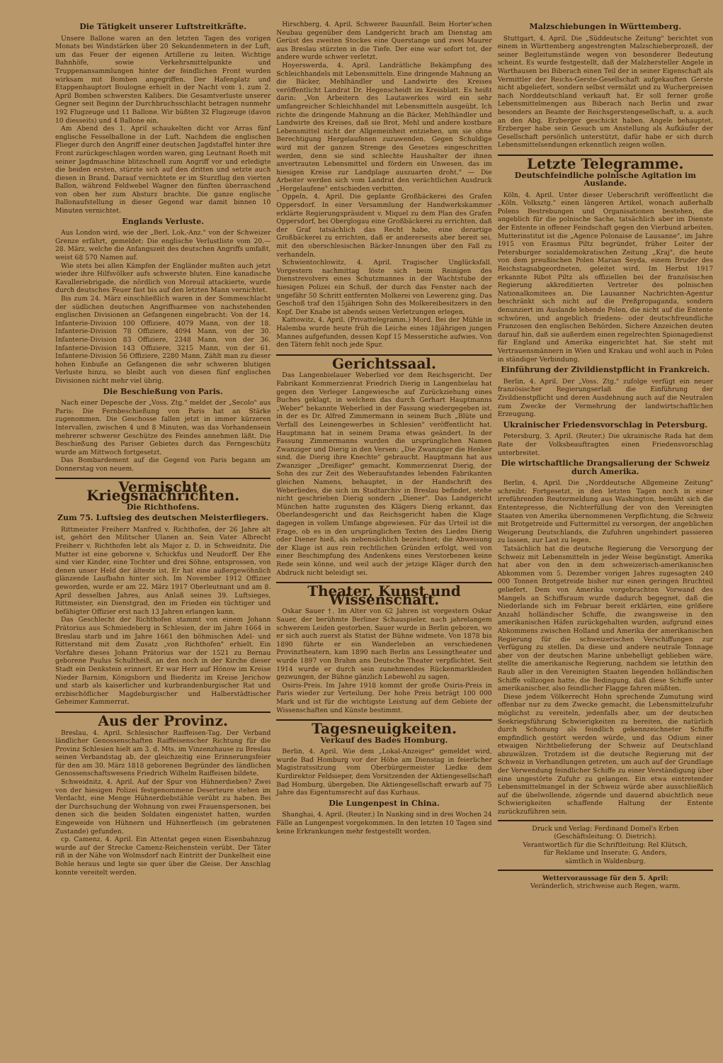Die Tätigkeit unserer Luftstreitkräfte.
Unsere Ballone waren an den letzten Tagen des vorigen Monats bei Windstärken über 20 Sekundenmetern in der Luft, um das Feuer der eigenen Artillerie zu leiten. Wichtige Bahnhöfe, sowie Verkehrsmittelpunkte und Truppenansammlungen hinter der feindlichen Front wurden wirksam mit Bomben angegriffen. Der Hafenplatz und Etappenhauptort Boulogne erhielt in der Nacht vom 1. zum 2. April Bomben schwersten Kalibers. Die Gesamtverluste unserer Gegner seit Beginn der Durchbruchsschlacht betragen nunmehr 192 Flugzeuge und 11 Ballone. Wir büßten 32 Flugzeuge (davon 10 diesseits) und 4 Ballone ein.
Am Abend des 1. April schaukelten dicht vor Arras fünf englische Fesselballone in der Luft. Nachdem die englischen Flieger durch den Angriff einer deutschen Jagdstaffel hinter ihre Front zurückgeschlagen worden waren, ging Leutnant Roeth mit seiner Jagdmaschine blitzschnell zum Angriff vor und erledigte die beiden ersten, stürzte sich auf den dritten und setzte auch diesen in Brand. Darauf vernichtete er im Sturzflug den vierten Ballon, während Feldwebel Wagner den fünften überraschend von oben her zum Absturz brachte. Die ganze englische Ballonaufstellung in dieser Gegend war damit binnen 10 Minuten vernichtet.
Englands Verluste.
Aus London wird, wie der „Berl. Lok.-Anz." von der Schweizer Grenze erfährt, gemeldet: Die englische Verlustliste vom 20.—28. März, welche die Anfangszeit des deutschen Angriffs umfaßt, weist 68 570 Namen auf.
Wie stets bei allen Kämpfen der Engländer mußten auch jetzt wieder ihre Hilfsvölker aufs schwerste bluten. Eine kanadische Kavalleriebrigade, die nördlich von Moreuil attackierte, wurde durch deutsches Feuer fast bis auf den letzten Mann vernichtet.
Bis zum 24. März einschließlich waren in der Sommeschlacht der südlichen deutschen Angriffsarmee von nachstehenden englischen Divisionen an Gefangenen eingebracht: Von der 14. Infanterie-Division 100 Offiziere, 4079 Mann, von der 18. Infanterie-Division 78 Offiziere, 4094 Mann, von der 30. Infanterie-Division 83 Offiziere, 2348 Mann, von der 36. Infanterie-Division 143 Offiziere, 3215 Mann, von der 61. Infanterie-Division 56 Offiziere, 2280 Mann. Zählt man zu dieser hohen Einbuße an Gefangenen die sehr schweren blutigen Verluste hinzu, so bleibt auch von diesen fünf englischen Divisionen nicht mehr viel übrig.
Die Beschießung von Paris.
Nach einer Depesche der „Voss. Ztg." meldet der „Secolo" aus Paris: Die Fernbeschießung von Paris hat an Stärke zugenommen. Die Geschosse fallen jetzt in immer kürzeren Intervallen, zwischen 4 und 8 Minuten, was das Vorhandensein mehrerer schwerer Geschütze des Feindes annehmen läßt. Die Beschießung des Pariser Gebietes durch das Ferngeschütz wurde am Mittwoch fortgesetzt.
Das Bombardement auf die Gegend von Paris begann am Donnerstag von neuem.
Vermischte Kriegsnachrichten.
Die Richthofens.
Zum 75. Luftsieg des deutschen Meisterfliegers.
Rittmeister Freiherr Manfred v. Richthofen, der 26 Jahre alt ist, gehört den Militscher Ulanen an. Sein Vater Albrecht Freiherr v. Richthofen lebt als Major z. D. in Schweidnitz. Die Mutter ist eine geborene v. Schickfus und Neudorff. Der Ehe sind vier Kinder, eine Tochter und drei Söhne, entsprossen, von denen unser Held der älteste ist. Er hat eine außergewöhnlich glänzende Laufbahn hinter sich. Im November 1912 Offizier geworden, wurde er am 22. März 1917 Oberleutnant und am 8. April desselben Jahres, aus Anlaß seines 39. Luftsieges, Rittmeister, ein Dienstgrad, den im Frieden ein tüchtiger und befähigter Offizier erst nach 13 Jahren erlangen kann.
Das Geschlecht der Richthofen stammt von einem Johann Prätorius aus Schmiedeberg in Schlesien, der im Jahre 1664 in Breslau starb und im Jahre 1661 den böhmischen Adel- und Ritterstand mit dem Zusatz „von Richthofen" erhielt. Ein Vorfahre dieses Johann Prätorius war der 1521 zu Bernau geborene Paulus Schultheiß, an den noch in der Kirche dieser Stadt ein Denkstein erinnert. Er war Herr auf Hönow im Kreise Nieder Barnim, Königsborn und Biederitz im Kreise Jerichow und starb als kaiserlicher und kurbrandenburgischer Rat und erzbischöflicher Magdeburgischer und Halberstädtischer Geheimer Kammerrat.
Aus der Provinz.
Breslau, 4. April. Schlesischer Raiffeisen-Tag. Der Verband ländlicher Genossenschaften Raiffeisenscher Richtung für die Provinz Schlesien hielt am 3. d. Mts. im Vinzenzhause zu Breslau seinen Verbandstag ab, der gleichzeitig eine Erinnerungsfeier für den am 30. März 1818 geborenen Begründer des ländlichen Genossenschaftswesens Friedrich Wilhelm Raiffeisen bildete.
Schweidnitz, 4. April. Auf der Spur von Hühnerdieben? Zwei von der hiesigen Polizei festgenommene Deserteure stehen im Verdacht, eine Menge Hühnerdiebstähle verübt zu haben. Bei der Durchsuchung der Wohnung von zwei Frauenspersonen, bei denen sich die beiden Soldaten eingenistet hatten, wurden Eingeweide von Hühnern und Hühnerfleisch (im gebratenen Zustande) gefunden.
cp. Camenz, 4. April. Ein Attentat gegen einen Eisenbahnzug wurde auf der Strecke Camenz-Reichenstein verübt. Der Täter riß in der Nähe von Wolmsdorf nach Eintritt der Dunkelheit eine Bohle heraus und legte sie quer über die Gleise. Der Anschlag konnte vereitelt werden.
Hirschberg, 4. April. Schwerer Bauunfall. Beim Horter'schen Neubau gegenüber dem Landgericht brach am Dienstag am Gerüst des zweiten Stockes eine Querstange und zwei Maurer aus Breslau stürzten in die Tiefe. Der eine war sofort tot, der andere wurde schwer verletzt.
Hoyerswerda, 4. April. Landrätliche Bekämpfung des Schleichhandels mit Lebensmitteln. Eine dringende Mahnung an die Bäcker, Mehlhändler und Landwirte des Kreises veröffentlicht Landrat Dr. Hegenscheidt im Kreisblatt. Es heißt darin: „Von Arbeitern des Lautawerkes wird ein sehr umfangreicher Schleichhandel mit Lebensmitteln ausgeübt. Ich richte die dringende Mahnung an die Bäcker, Mehlhändler und Landwirte des Kreises, daß sie Brot, Mehl und andere kostbare Lebensmittel nicht der Allgemeinheit entziehen, um sie ohne Berechtigung Hergelaufenen zuzuwenden. Gegen Schuldige wird mit der ganzen Strenge des Gesetzes eingeschritten werden, denn sie sind schlechte Haushalter der ihnen anvertrauten Lebensmittel und fördern ein Unwesen, das im hiesigen Kreise zur Landplage auszuarten droht." — Die Arbeiter werden sich vom Landrat den verächtlichen Ausdruck „Hergelaufene" entschieden verbitten.
Oppeln, 4. April. Die geplante Großbäckerei des Grafen Oppersdorf. In einer Versammlung der Handwerkskammer erklärte Regierungspräsident v. Miquel zu dem Plan des Grafen Oppersdorf, bei Oberglogau eine Großbäckerei zu errichten, daß der Graf tatsächlich das Recht habe, eine derartige Großbäckerei zu errichten, daß er andererseits aber bereit sei, mit den oberschlesischen Bäcker-Innungen über den Fall zu verhandeln.
Schwientochlowitz, 4. April. Tragischer Unglücksfall. Vorgestern nachmittag löste sich beim Reinigen des Dienstrevolvers eines Schutzmannes in der Wachtstube der hiesigen Polizei ein Schuß, der durch das Fenster nach der ungefähr 50 Schritt entfernten Molkerei von Lewerenz ging. Das Geschoß traf den 15jährigen Sohn des Molkereibesitzers in den Kopf. Der Knabe ist abends seinen Verletzungen erlegen.
Kattowitz, 4. April. (Privattelegramm.) Mord. Bei der Mühle in Halemba wurde heute früh die Leiche eines 18jährigen jungen Mannes aufgefunden, dessen Kopf 15 Messerstiche aufwies. Von den Tätern fehlt noch jede Spur.
Gerichtssaal.
Das Langenbielauer Weberlied vor dem Reichsgericht. Der Fabrikant Kommerzienrat Friedrich Dierig in Langenbielau hat gegen den Verleger Langewiesche auf Zurückziehung eines Buches geklagt, in welchem das durch Gerhart Hauptmanns „Weber" bekannte Weberlied in der Fassung wiedergegeben ist, in der es Dr. Alfred Zimmermann in seinem Buch „Blüte und Verfall des Leinengewerbes in Schlesien" veröffentlicht hat. Hauptmann hat in seinem Drama etwas geändert. In der Fassung Zimmermanns wurden die ursprünglichen Namen Zwanziger und Dierig in den Versen: „Die Zwanziger die Henker sind, die Dierig ihre Knechte" gebraucht. Hauptmann hat aus Zwanziger „Dreißiger" gemacht. Kommerzienrat Dierig, der Sohn des zur Zeit des Weberaufstandes lebenden Fabrikanten gleichen Namens, behauptet, in der Handschrift des Weberliedes, die sich im Stadtarchiv in Breslau befindet, stehe nicht geschrieben Dierig sondern „Diener". Das Landgericht München hatte zugunsten des Klägers Dierig erkannt, das Oberlandesgericht und das Reichsgericht haben die Klage dagegen in vollem Umfange abgewiesen. Für das Urteil ist die Frage, ob es in den ursprünglichen Texten des Liedes Dierig oder Diener hieß, als nebensächlich bezeichnet; die Abweisung der Klage ist aus rein rechtlichen Gründen erfolgt, weil von einer Beschimpfung des Andenkens eines Verstorbenen keine Rede sein könne, und weil auch der jetzige Kläger durch den Abdruck nicht beleidigt sei.
Theater, Kunst und Wissenschaft.
Oskar Sauer †. Im Alter von 62 Jahren ist vorgestern Oskar Sauer, der berühmte Berliner Schauspieler, nach jahrelangem schwerem Leiden gestorben. Sauer wurde in Berlin geboren, wo er sich auch zuerst als Statist der Bühne widmete. Von 1878 bis 1890 führte er ein Wanderleben an verschiedenen Provinztheatern, kam 1890 nach Berlin ans Lessingtheater und wurde 1897 von Brahm ans Deutsche Theater verpflichtet. Seit 1914 wurde er durch sein zunehmendes Rückenmarkleiden gezwungen, der Bühne gänzlich Lebewohl zu sagen.
Osiris-Preis. Im Jahre 1918 kommt der große Osiris-Preis in Paris wieder zur Verteilung. Der hohe Preis beträgt 100 000 Mark und ist für die wichtigste Leistung auf dem Gebiete der Wissenschaften und Künste bestimmt.
Tagesneuigkeiten.
Verkauf des Bades Homburg.
Berlin, 4. April. Wie dem „Lokal-Anzeiger" gemeldet wird, wurde Bad Homburg vor der Höhe am Dienstag in feierlicher Magistratssitzung vom Oberbürgermeister Liedke dem Kurdirektor Feldsieper, dem Vorsitzenden der Aktiengesellschaft Bad Homburg, übergeben. Die Aktiengesellschaft erwarb auf 75 Jahre das Eigentumsrecht auf das Kurhaus.
Die Lungenpest in China.
Shanghai, 4. April. (Reuter.) In Nanking sind in drei Wochen 24 Fälle an Lungenpest vorgekommen. In den letzten 10 Tagen sind keine Erkrankungen mehr festgestellt worden.
Malzschiebungen in Württemberg.
Stuttgart, 4. April. Die „Süddeutsche Zeitung" berichtet von einem in Württemberg angestrengten Malzschieberprozeß, der seiner Begleitumstände wegen von besonderer Bedeutung scheint. Es wurde festgestellt, daß der Malzhersteller Angele in Warthausen bei Biberach einen Teil der in seiner Eigenschaft als Vermittler der Reichs-Gerste-Gesellschaft aufgekauften Gerste nicht abgeliefert, sondern selbst vermälzt und zu Wucherpreisen nach Norddeutschland verkauft hat. Er soll ferner große Lebensmittelmengen aus Biberach nach Berlin und zwar besonders an Beamte der Reichsgerstengesellschaft, u. a. auch an den Abg. Erzberger geschickt haben. Angele behauptet, Erzberger habe sein Gesuch um Anstellung als Aufkäufer der Gesellschaft persönlich unterstützt, dafür habe er sich durch Lebensmittelsendungen erkenntlich zeigen wollen.
Letzte Telegramme.
Deutschfeindliche polnische Agitation im Auslande.
Köln, 4. April. Unter dieser Ueberschrift veröffentlicht die „Köln. Volksztg." einen längeren Artikel, wonach außerhalb Polens Bestrebungen und Organisationen bestehen, die angeblich für die polnische Sache, tatsächlich aber im Dienste der Entente in offener Feindschaft gegen den Vierbund arbeiten. Mutterinstitut ist die „Agence Polonaise de Lausanne", im Jahre 1915 von Erasmus Piltz begründet, früher Leiter der Petersburger sozialdemokratischen Zeitung „Kraj", die heute von dem preußischen Polen Marian Seyda, einem Bruder des Reichstagsabgeordneten, geleitet wird. Im Herbst 1917 erkannte Ribot Piltz als offiziellen bei der französischen Regierung akkreditierten Vertreter des polnischen Nationalkomitees an. Die Lausanner Nachrichten-Agentur beschränkt sich nicht auf die Preßpropaganda, sondern denunziert im Auslande lebende Polen, die nicht auf die Entente schwören, und angeblich friedens- oder deutschfreundliche Franzosen den englischen Behörden. Sichere Anzeichen deuten darauf hin, daß sie außerdem einen regelrechten Spionagedienst für England und Amerika eingerichtet hat. Sie steht mit Vertrauensmännern in Wien und Krakau und wohl auch in Polen in ständiger Verbindung.
Einführung der Zivildienstpflicht in Frankreich.
Berlin, 4. April. Der „Voss. Ztg." zufolge verfügt ein neuer französischer Regierungserlaß die Einführung der Zivildienstpflicht und deren Ausdehnung auch auf die Neutralen zum Zwecke der Vermehrung der landwirtschaftlichen Erzeugung.
Ukrainischer Friedensvorschlag in Petersburg.
Petersburg, 3. April. (Reuter.) Die ukrainische Rada hat dem Rate der Volksbeauftragten einen Friedensvorschlag unterbreitet.
Die wirtschaftliche Drangsalierung der Schweiz durch Amerika.
Berlin, 4. April. Die „Norddeutsche Allgemeine Zeitung" schreibt: Fortgesetzt, in den letzten Tagen noch in einer irreführenden Reutermeldung aus Washington, bemüht sich die Ententepresse, die Nichterfüllung der von den Vereinigten Staaten von Amerika übernommenen Verpflichtung, die Schweiz mit Brotgetreide und Futtermittel zu versorgen, der angeblichen Weigerung Deutschlands, die Zufuhren ungehindert passieren zu lassen, zur Last zu legen.
Tatsächlich hat die deutsche Regierung die Versorgung der Schweiz mit Lebensmitteln in jeder Weise begünstigt. Amerika hat aber von den in dem schweizerisch-amerikanischen Abkommen vom 5. Dezember vorigen Jahres zugesagten 240 000 Tonnen Brotgetreide bisher nur einen geringen Bruchteil geliefert. Dem von Amerika vorgebrachten Vorwand des Mangels an Schiffsraum wurde dadurch begegnet, daß die Niederlande sich im Februar bereit erklärten, eine größere Anzahl holländischer Schiffe, die zwangsweise in den amerikanischen Häfen zurückgehalten wurden, aufgrund eines Abkommens zwischen Holland und Amerika der amerikanischen Regierung für die schweizerischen Verschiffungen zur Verfügung zu stellen. Da diese und andere neutrale Tonnage aber von der deutschen Marine unbehelligt geblieben wäre, stellte die amerikanische Regierung, nachdem sie letzthin den Raub aller in den Vereinigten Staaten liegenden holländischen Schiffe vollzogen hatte, die Bedingung, daß diese Schiffe unter amerikanischer, also feindlicher Flagge fahren müßten.
Diese jedem Völkerrecht Hohn sprechende Zumutung wird offenbar nur zu dem Zwecke gemacht, die Lebensmittelzufuhr möglichst zu vereiteln, jedenfalls aber, um der deutschen Seekriegsführung Schwierigkeiten zu bereiten, die natürlich durch Schonung als feindlich gekennzeichneter Schiffe empfindlich gestört werden würde, und das Odium einer etwaigen Nichtbelieferung der Schweiz auf Deutschland abzuwälzen. Trotzdem ist die deutsche Regierung mit der Schweiz in Verhandlungen getreten, um auch auf der Grundlage der Verwendung feindlicher Schiffe zu einer Verständigung über eine ungestörte Zufuhr zu gelangen. Ein etwa eintretender Lebensmittelmangel in der Schweiz würde aber ausschließlich auf die übelwollende, zögernde und dauernd absichtlich neue Schwierigkeiten schaffende Haltung der Entente zurückzuführen sein.
Druck und Verlag: Ferdinand Domel's Erben
(Geschäftsleitung: O. Dietrich).
Verantwortlich für die Schriftleitung: Rel Klütsch,
für Reklame und Inserate: G. Anders,
sämtlich in Waldenburg.
Wettervoraussage für den 5. April:
Veränderlich, strichweise auch Regen, warm.